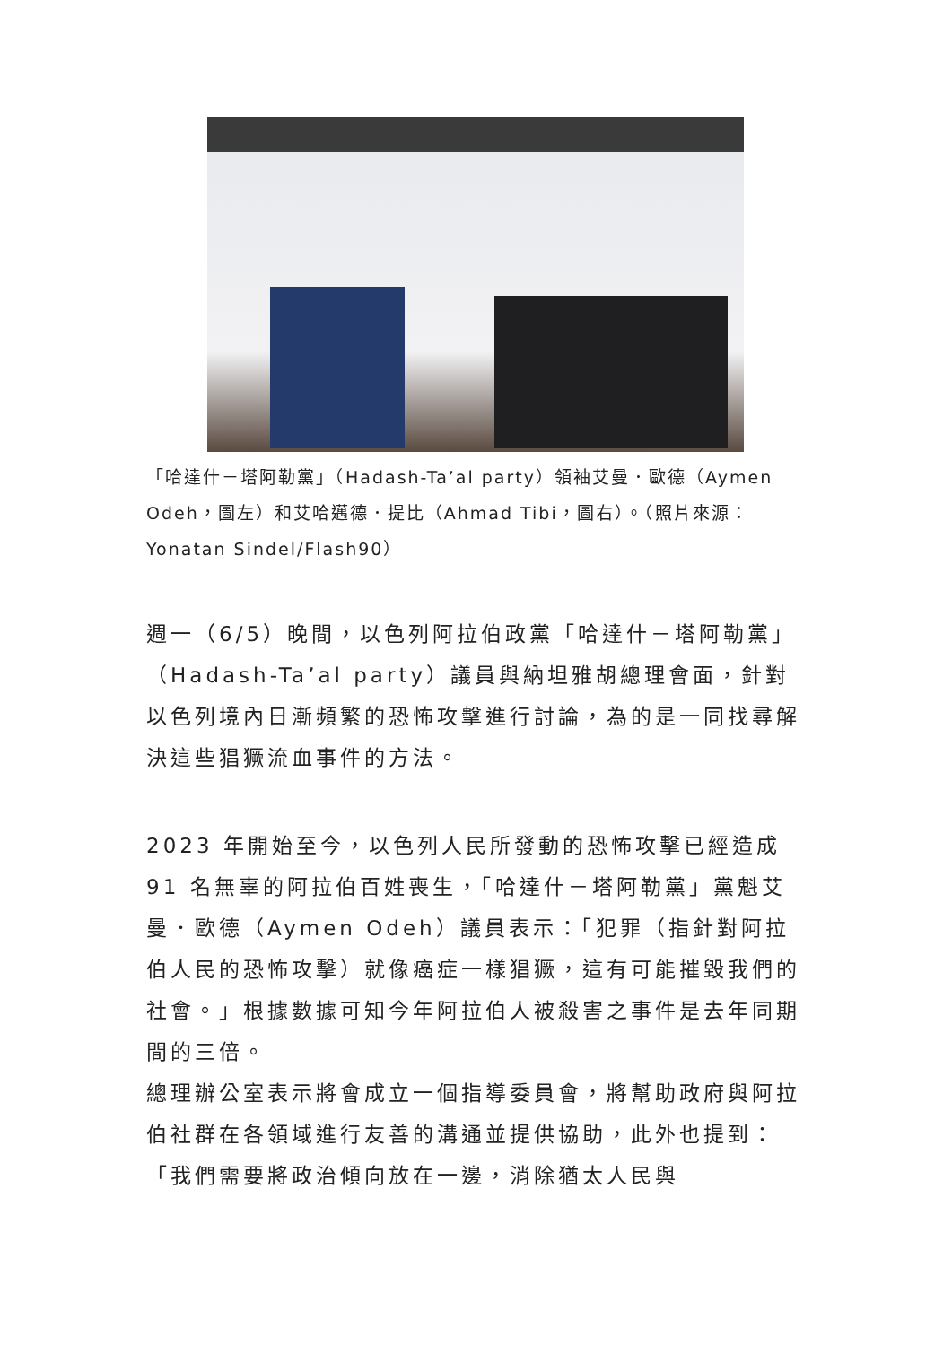「哈達什－塔阿勒黨」（Hadash-Ta’al party）領袖艾曼．歐德（Aymen Odeh，圖左）和艾哈邁德．提比（Ahmad Tibi，圖右）。（照片來源：Yonatan Sindel/Flash90）
週一（6/5）晚間，以色列阿拉伯政黨「哈達什－塔阿勒黨」（Hadash-Ta’al party）議員與納坦雅胡總理會面，針對以色列境內日漸頻繁的恐怖攻擊進行討論，為的是一同找尋解決這些猖獗流血事件的方法。
2023 年開始至今，以色列人民所發動的恐怖攻擊已經造成 91 名無辜的阿拉伯百姓喪生，「哈達什－塔阿勒黨」黨魁艾曼．歐德（Aymen Odeh）議員表示：「犯罪（指針對阿拉伯人民的恐怖攻擊）就像癌症一樣猖獗，這有可能摧毀我們的社會。」根據數據可知今年阿拉伯人被殺害之事件是去年同期間的三倍。
總理辦公室表示將會成立一個指導委員會，將幫助政府與阿拉伯社群在各領域進行友善的溝通並提供協助，此外也提到：「我們需要將政治傾向放在一邊，消除猶太人民與